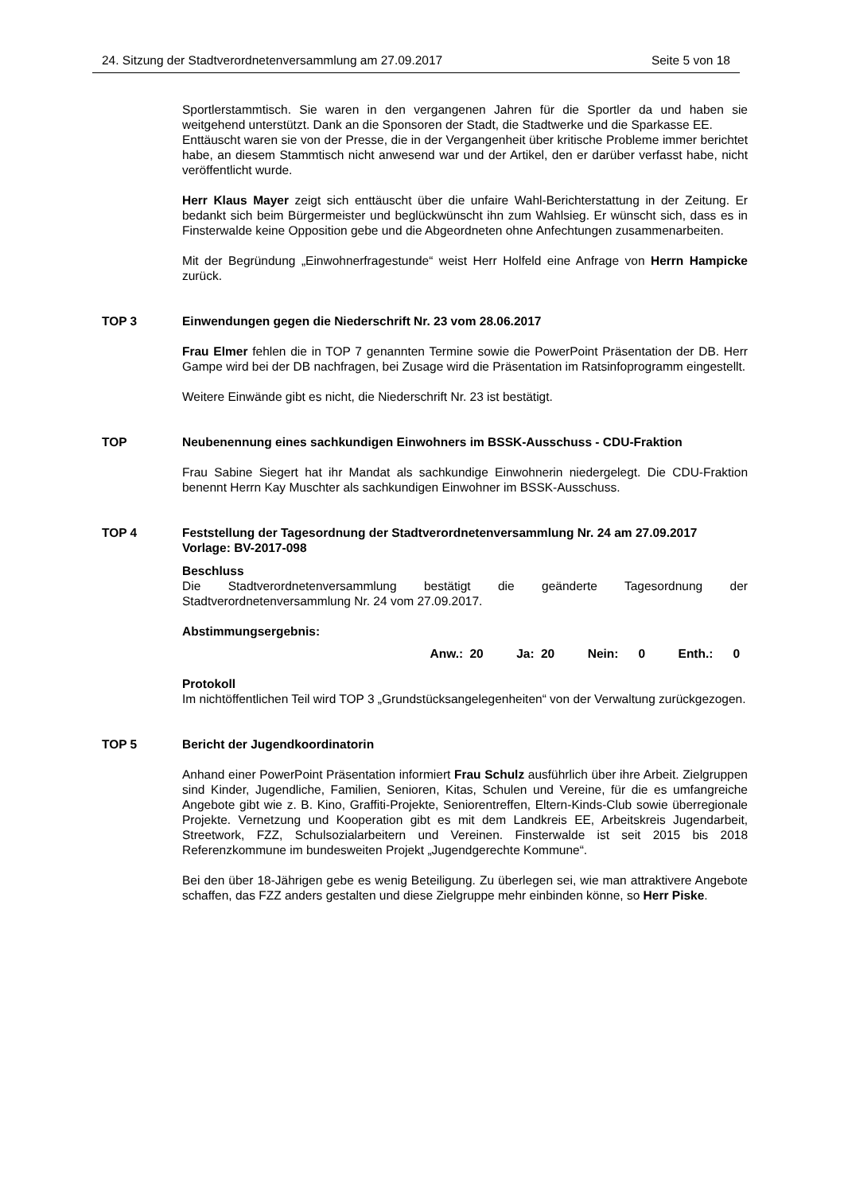24. Sitzung der Stadtverordnetenversammlung am 27.09.2017 Seite 5 von 18
Sportlerstammtisch. Sie waren in den vergangenen Jahren für die Sportler da und haben sie weitgehend unterstützt. Dank an die Sponsoren der Stadt, die Stadtwerke und die Sparkasse EE.
Enttäuscht waren sie von der Presse, die in der Vergangenheit über kritische Probleme immer berichtet habe, an diesem Stammtisch nicht anwesend war und der Artikel, den er darüber verfasst habe, nicht veröffentlicht wurde.
Herr Klaus Mayer zeigt sich enttäuscht über die unfaire Wahl-Berichterstattung in der Zeitung. Er bedankt sich beim Bürgermeister und beglückwünscht ihn zum Wahlsieg. Er wünscht sich, dass es in Finsterwalde keine Opposition gebe und die Abgeordneten ohne Anfechtungen zusammenarbeiten.
Mit der Begründung „Einwohnerfragestunde“ weist Herr Holfeld eine Anfrage von Herrn Hampicke zurück.
TOP 3 Einwendungen gegen die Niederschrift Nr. 23 vom 28.06.2017
Frau Elmer fehlen die in TOP 7 genannten Termine sowie die PowerPoint Präsentation der DB. Herr Gampe wird bei der DB nachfragen, bei Zusage wird die Präsentation im Ratsinfoprogramm eingestellt.
Weitere Einwände gibt es nicht, die Niederschrift Nr. 23 ist bestätigt.
TOP Neubenennung eines sachkundigen Einwohners im BSSK-Ausschuss - CDU-Fraktion
Frau Sabine Siegert hat ihr Mandat als sachkundige Einwohnerin niedergelegt. Die CDU-Fraktion benennt Herrn Kay Muschter als sachkundigen Einwohner im BSSK-Ausschuss.
TOP 4 Feststellung der Tagesordnung der Stadtverordnetenversammlung Nr. 24 am 27.09.2017
Vorlage: BV-2017-098
Beschluss
Die Stadtverordnetenversammlung bestätigt die geänderte Tagesordnung der Stadtverordnetenversammlung Nr. 24 vom 27.09.2017.
Abstimmungsergebnis:
Anw.: 20 Ja: 20 Nein: 0 Enth.: 0
Protokoll
Im nichtöffentlichen Teil wird TOP 3 „Grundstücksangelegenheiten“ von der Verwaltung zurückgezogen.
TOP 5 Bericht der Jugendkoordinatorin
Anhand einer PowerPoint Präsentation informiert Frau Schulz ausführlich über ihre Arbeit. Zielgruppen sind Kinder, Jugendliche, Familien, Senioren, Kitas, Schulen und Vereine, für die es umfangreiche Angebote gibt wie z. B. Kino, Graffiti-Projekte, Seniorentreffen, Eltern-Kinds-Club sowie überregionale Projekte. Vernetzung und Kooperation gibt es mit dem Landkreis EE, Arbeitskreis Jugendarbeit, Streetwork, FZZ, Schulsozialarbeitern und Vereinen. Finsterwalde ist seit 2015 bis 2018 Referenzkommune im bundesweiten Projekt „Jugendgerechte Kommune“.
Bei den über 18-Jährigen gebe es wenig Beteiligung. Zu überlegen sei, wie man attraktivere Angebote schaffen, das FZZ anders gestalten und diese Zielgruppe mehr einbinden könne, so Herr Piske.